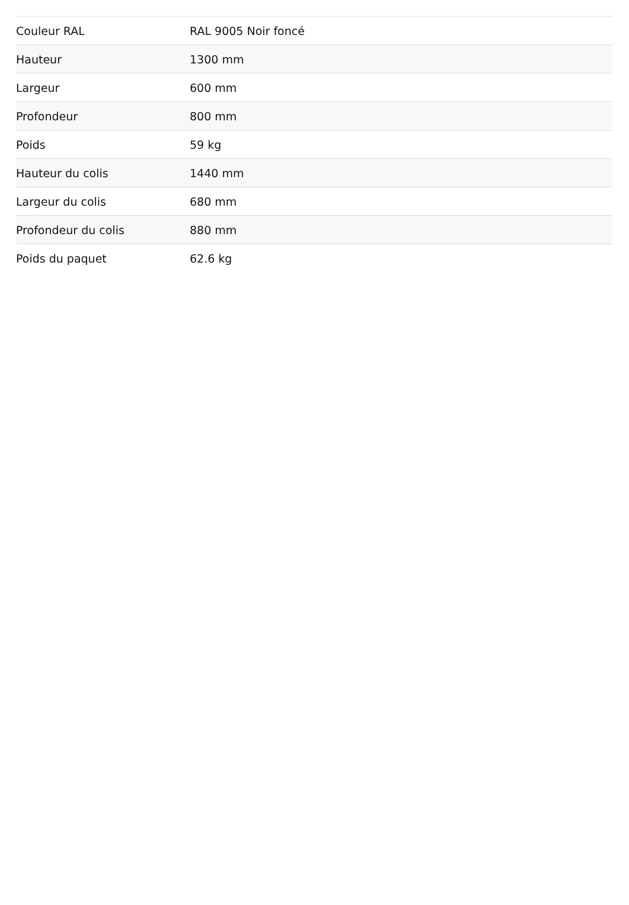| Couleur RAL | RAL 9005 Noir foncé |
| Hauteur | 1300 mm |
| Largeur | 600 mm |
| Profondeur | 800 mm |
| Poids | 59 kg |
| Hauteur du colis | 1440 mm |
| Largeur du colis | 680 mm |
| Profondeur du colis | 880 mm |
| Poids du paquet | 62.6 kg |